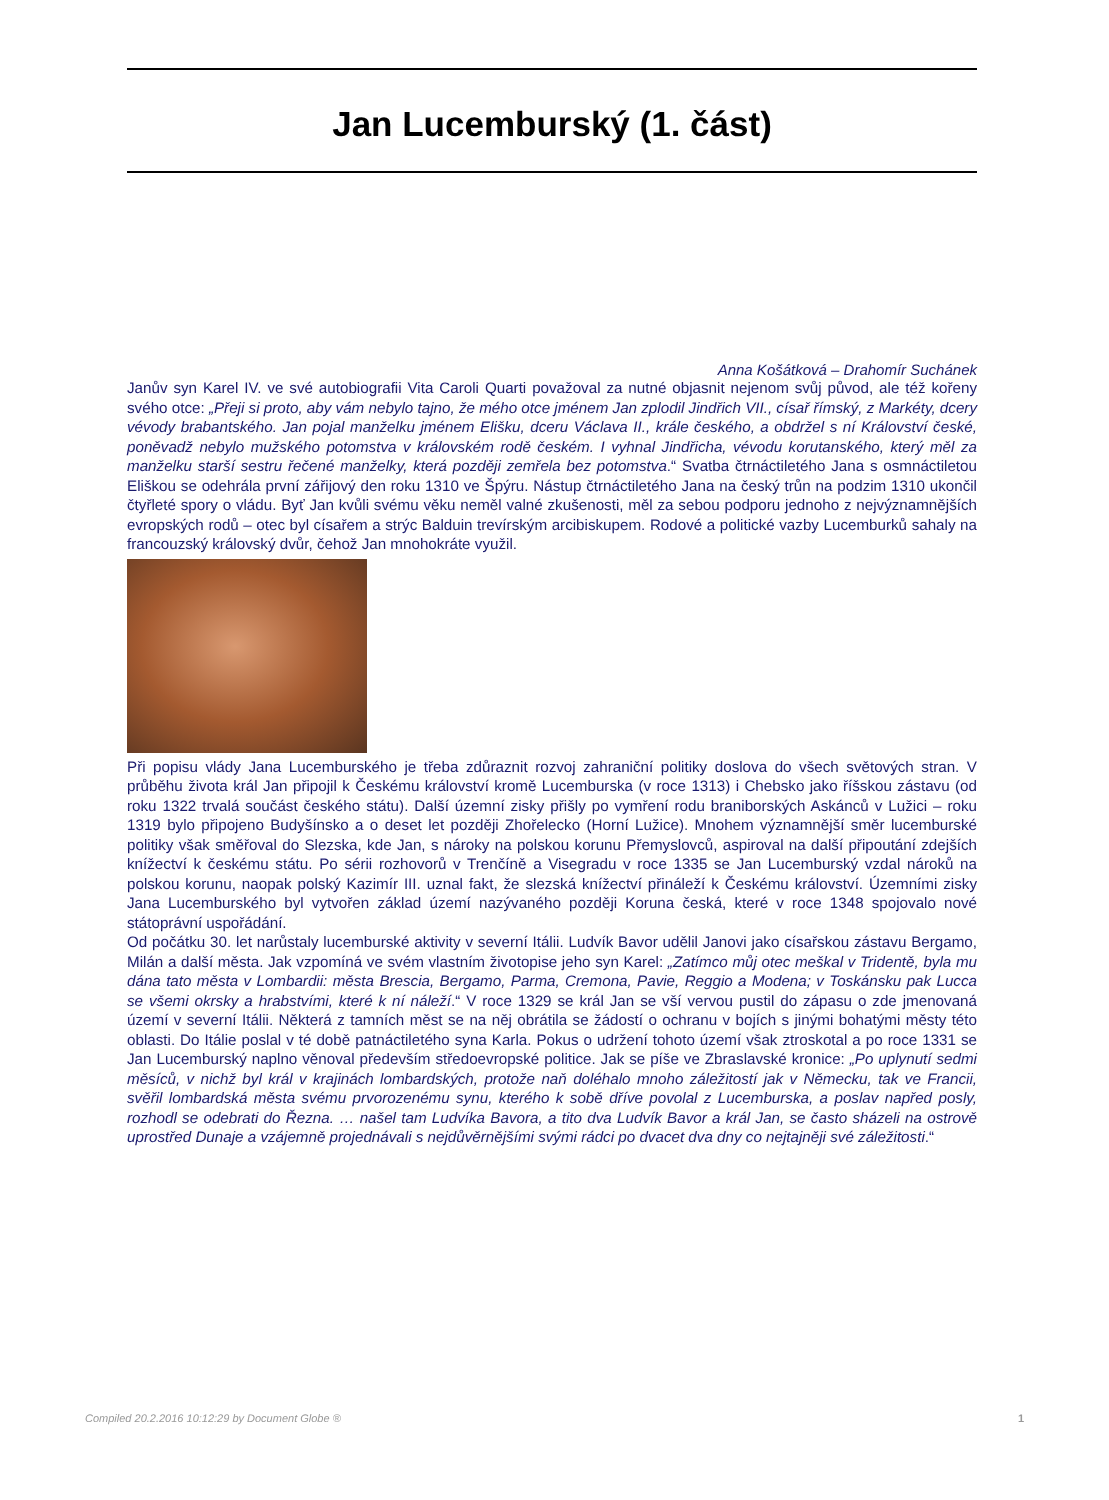Jan Lucemburský (1. část)
Anna Košátková – Drahomír Suchánek
Janův syn Karel IV. ve své autobiografii Vita Caroli Quarti považoval za nutné objasnit nejenom svůj původ, ale též kořeny svého otce: „Přeji si proto, aby vám nebylo tajno, že mého otce jménem Jan zplodil Jindřich VII., císař římský, z Markéty, dcery vévody brabantského. Jan pojal manželku jménem Elišku, dceru Václava II., krále českého, a obdržel s ní Království české, poněvadž nebylo mužského potomstva v královském rodě českém. I vyhnal Jindřicha, vévodu korutanského, který měl za manželku starší sestru řečené manželky, která později zemřela bez potomstva.“ Svatba čtrnáctiletého Jana s osmnáctiletou Eliškou se odehrála první zářijový den roku 1310 ve Špýru. Nástup čtrnáctiletého Jana na český trůn na podzim 1310 ukončil čtyřleté spory o vládu. Byť Jan kvůli svému věku neměl valné zkušenosti, měl za sebou podporu jednoho z nejvýznamnějších evropských rodů – otec byl císařem a strýc Balduin trevírským arcibiskupem. Rodové a politické vazby Lucemburků sahaly na francouzský královský dvůr, čehož Jan mnohokráte využil.
Při popisu vlády Jana Lucemburského je třeba zdůraznit rozvoj zahraniční politiky doslova do všech světových stran. V průběhu života král Jan připojil k Českému království kromě Lucemburska (v roce 1313) i Chebsko jako říšskou zástavu (od roku 1322 trvalá součást českého státu). Další územní zisky přišly po vymření rodu braniborských Askánců v Lužici – roku 1319 bylo připojeno Budyšínsko a o deset let později Zhořelecko (Horní Lužice). Mnohem významnější směr lucemburské politiky však směřoval do Slezska, kde Jan, s nároky na polskou korunu Přemyslovců, aspiroval na další připoutání zdejších knížectví k českému státu. Po sérii rozhovorů v Trenčíně a Visegradu v roce 1335 se Jan Lucemburský vzdal nároků na polskou korunu, naopak polský Kazimír III. uznal fakt, že slezská knížectví přináleží k Českému království. Územními zisky Jana Lucemburského byl vytvořen základ území nazývaného později Koruna česká, které v roce 1348 spojovalo nové státoprávní uspořádání.
Od počátku 30. let narůstaly lucemburské aktivity v severní Itálii. Ludvík Bavor udělil Janovi jako císařskou zástavu Bergamo, Milán a další města. Jak vzpomíná ve svém vlastním životopise jeho syn Karel: „Zatímco můj otec meškal v Tridentě, byla mu dána tato města v Lombardii: města Brescia, Bergamo, Parma, Cremona, Pavie, Reggio a Modena; v Toskánsku pak Lucca se všemi okrsky a hrabstvími, které k ní náleží.“ V roce 1329 se král Jan se vší vervou pustil do zápasu o zde jmenovaná území v severní Itálii. Některá z tamních měst se na něj obrátila se žádostí o ochranu v bojích s jinými bohatými městy této oblasti. Do Itálie poslal v té době patnáctiletého syna Karla. Pokus o udržení tohoto území však ztroskotal a po roce 1331 se Jan Lucemburský naplno věnoval především středoevropské politice. Jak se píše ve Zbraslavské kronice: „Po uplynutí sedmi měsíců, v nichž byl král v krajinách lombardských, protože naň doléhalo mnoho záležitostí jak v Německu, tak ve Francii, svěřil lombardská města svému prvorozenému synu, kterého k sobě dříve povolal z Lucemburska, a poslav napřed posly, rozhodl se odebrati do Řezna. … našel tam Ludvíka Bavora, a tito dva Ludvík Bavor a král Jan, se často sházeli na ostrově uprostřed Dunaje a vzájemně projednávali s nejdůvěrnějšími svými rádci po dvacet dva dny co nejtajněji své záležitosti.“
Compiled 20.2.2016 10:12:29 by Document Globe ® 1